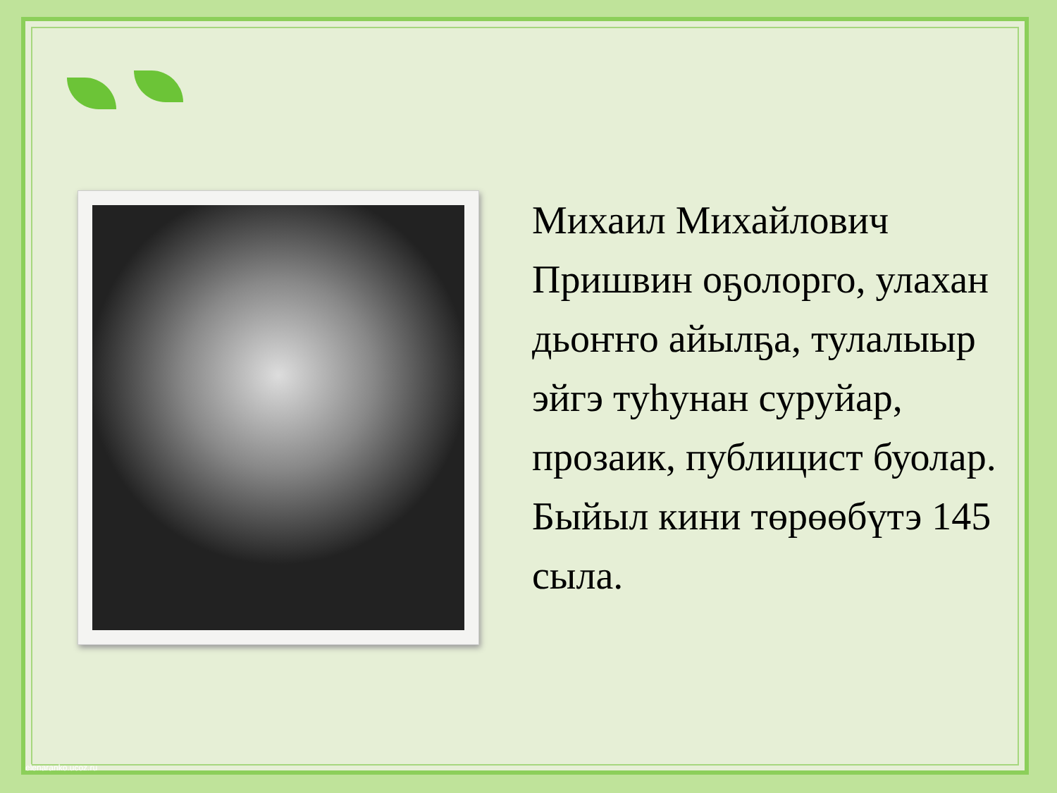Михаил Михайлович Пришвин оҕолорго, улахан дьоҥҥо айылҕа, тулалыыр эйгэ туһунан суруйар, прозаик, публицист буолар. Быйыл кини төрөөбүтэ 145 сыла.
elenaranko.ucoz.ru